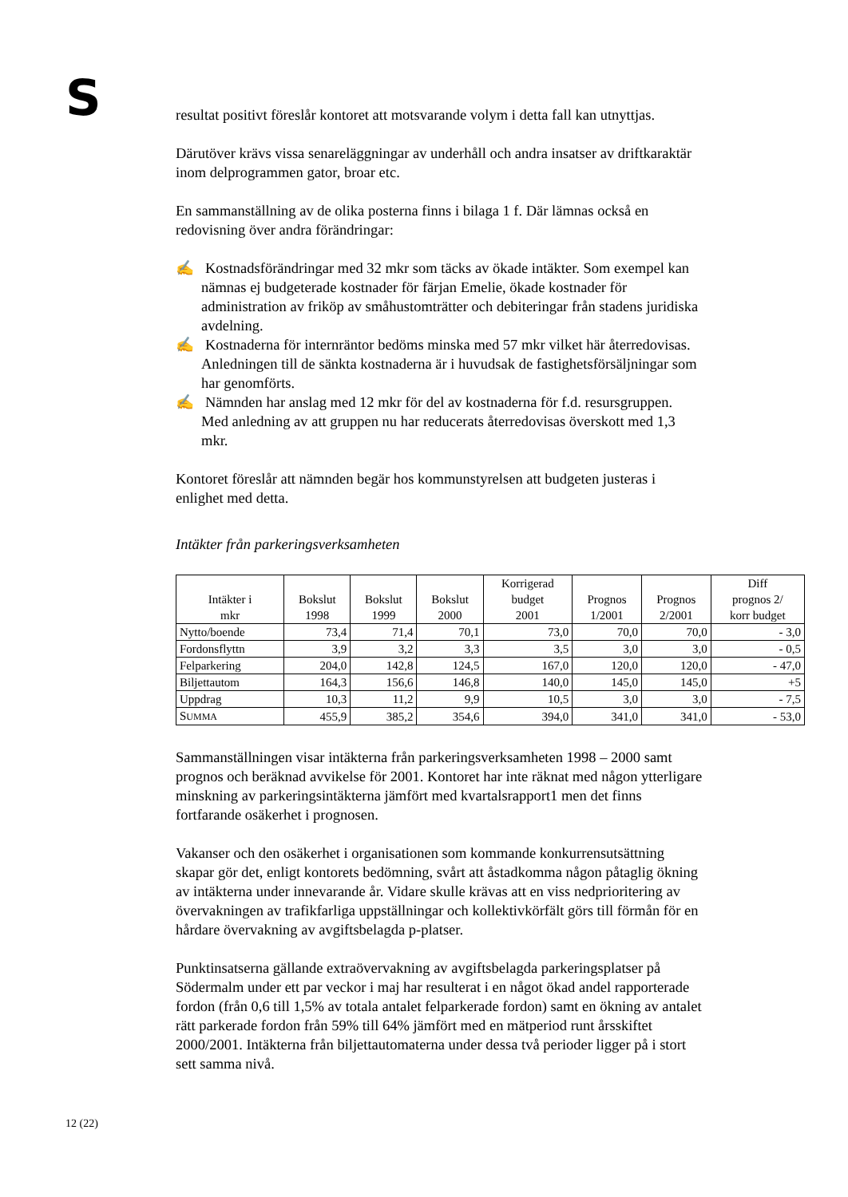S
resultat positivt föreslår kontoret att motsvarande volym i detta fall kan utnyttjas.
Därutöver krävs vissa senareläggningar av underhåll och andra insatser av driftkaraktär inom delprogrammen gator, broar etc.
En sammanställning av de olika posterna finns i bilaga 1 f. Där lämnas också en redovisning över andra förändringar:
✍ Kostnadsförändringar med 32 mkr som täcks av ökade intäkter. Som exempel kan nämnas ej budgeterade kostnader för färjan Emelie, ökade kostnader för administration av friköp av småhustomträtter och debiteringar från stadens juridiska avdelning.
✍ Kostnaderna för internräntor bedöms minska med 57 mkr vilket här återredovisas. Anledningen till de sänkta kostnaderna är i huvudsak de fastighetsförsäljningar som har genomförts.
✍ Nämnden har anslag med 12 mkr för del av kostnaderna för f.d. resursgruppen. Med anledning av att gruppen nu har reducerats återredovisas överskott med 1,3 mkr.
Kontoret föreslår att nämnden begär hos kommunstyrelsen att budgeten justeras i enlighet med detta.
Intäkter från parkeringsverksamheten
| Intäkter i mkr | Bokslut 1998 | Bokslut 1999 | Bokslut 2000 | Korrigerad budget 2001 | Prognos 1/2001 | Prognos 2/2001 | Diff prognos 2/ korr budget |
| --- | --- | --- | --- | --- | --- | --- | --- |
| Nytto/boende | 73,4 | 71,4 | 70,1 | 73,0 | 70,0 | 70,0 | - 3,0 |
| Fordonsflyttn | 3,9 | 3,2 | 3,3 | 3,5 | 3,0 | 3,0 | - 0,5 |
| Felparkering | 204,0 | 142,8 | 124,5 | 167,0 | 120,0 | 120,0 | - 47,0 |
| Biljettautom | 164,3 | 156,6 | 146,8 | 140,0 | 145,0 | 145,0 | +5 |
| Uppdrag | 10,3 | 11,2 | 9,9 | 10,5 | 3,0 | 3,0 | - 7,5 |
| S UMMA | 455,9 | 385,2 | 354,6 | 394,0 | 341,0 | 341,0 | - 53,0 |
Sammanställningen visar intäkterna från parkeringsverksamheten 1998 – 2000 samt prognos och beräknad avvikelse för 2001. Kontoret har inte räknat med någon ytterligare minskning av parkeringsintäkterna jämfört med kvartalsrapport1 men det finns fortfarande osäkerhet i prognosen.
Vakanser och den osäkerhet i organisationen som kommande konkurrensutsättning skapar gör det, enligt kontorets bedömning, svårt att åstadkomma någon påtaglig ökning av intäkterna under innevarande år. Vidare skulle krävas att en viss nedprioritering av övervakningen av trafikfarliga uppställningar och kollektivkörfält görs till förmån för en hårdare övervakning av avgiftsbelagda p-platser.
Punktinsatserna gällande extraövervakning av avgiftsbelagda parkeringsplatser på Södermalm under ett par veckor i maj har resulterat i en något ökad andel rapporterade fordon (från 0,6 till 1,5% av totala antalet felparkerade fordon) samt en ökning av antalet rätt parkerade fordon från 59% till 64% jämfört med en mätperiod runt årsskiftet 2000/2001. Intäkterna från biljettautomaterna under dessa två perioder ligger på i stort sett samma nivå.
12 (22)